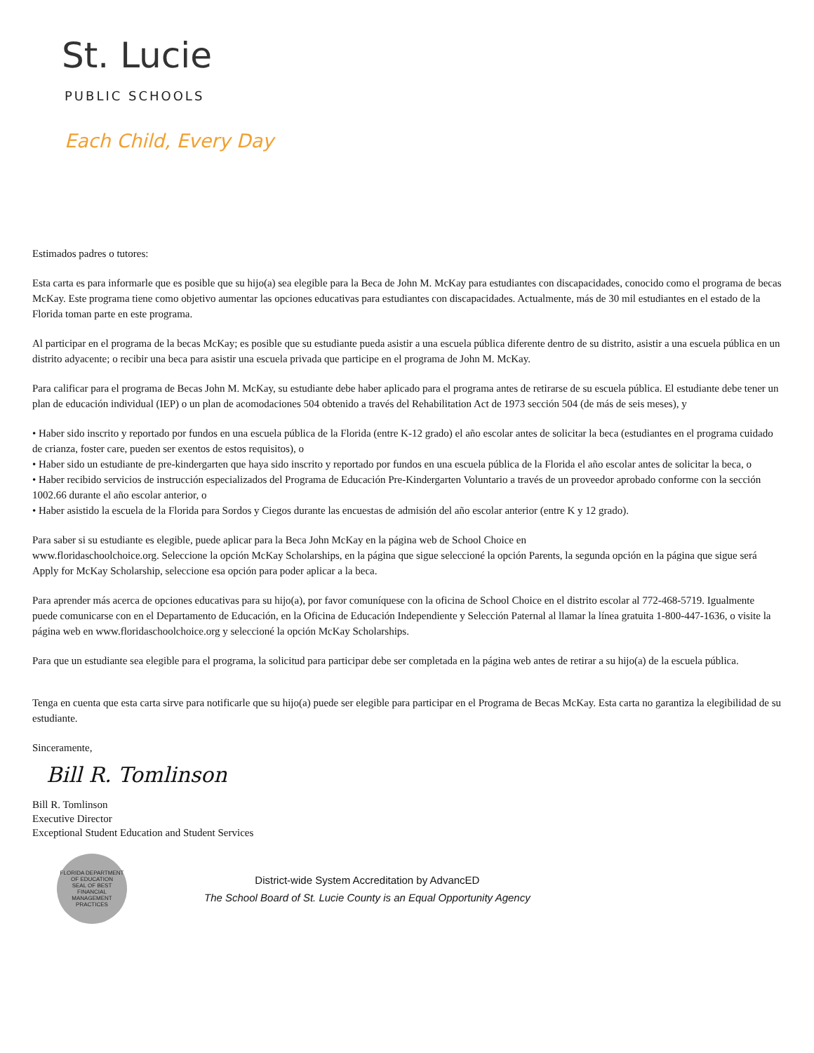St. Lucie
PUBLIC SCHOOLS
Each Child, Every Day
Estimados padres o tutores:
Esta carta es para informarle que es posible que su hijo(a) sea elegible para la Beca de John M. McKay para estudiantes con discapacidades, conocido como el programa de becas McKay. Este programa tiene como objetivo aumentar las opciones educativas para estudiantes con discapacidades. Actualmente, más de 30 mil estudiantes en el estado de la Florida toman parte en este programa.
Al participar en el programa de la becas McKay; es posible que su estudiante pueda asistir a una escuela pública diferente dentro de su distrito, asistir a una escuela pública en un distrito adyacente; o recibir una beca para asistir una escuela privada que participe en el programa de John M. McKay.
Para calificar para el programa de Becas John M. McKay, su estudiante debe haber aplicado para el programa antes de retirarse de su escuela pública. El estudiante debe tener un plan de educación individual (IEP) o un plan de acomodaciones 504 obtenido a través del Rehabilitation Act de 1973 sección 504 (de más de seis meses), y
• Haber sido inscrito y reportado por fundos en una escuela pública de la Florida (entre K-12 grado) el año escolar antes de solicitar la beca (estudiantes en el programa cuidado de crianza, foster care, pueden ser exentos de estos requisitos), o
• Haber sido un estudiante de pre-kindergarten que haya sido inscrito y reportado por fundos en una escuela pública de la Florida el año escolar antes de solicitar la beca, o
• Haber recibido servicios de instrucción especializados del Programa de Educación Pre-Kindergarten Voluntario a través de un proveedor aprobado conforme con la sección 1002.66 durante el año escolar anterior, o
• Haber asistido la escuela de la Florida para Sordos y Ciegos durante las encuestas de admisión del año escolar anterior (entre K y 12 grado).
Para saber si su estudiante es elegible, puede aplicar para la Beca John McKay en la página web de School Choice en
www.floridaschoolchoice.org. Seleccione la opción McKay Scholarships, en la página que sigue seleccioné la opción Parents, la segunda opción en la página que sigue será Apply for McKay Scholarship, seleccione esa opción para poder aplicar a la beca.
Para aprender más acerca de opciones educativas para su hijo(a), por favor comuníquese con la oficina de School Choice en el distrito escolar al 772-468-5719. Igualmente puede comunicarse con en el Departamento de Educación, en la Oficina de Educación Independiente y Selección Paternal al llamar la línea gratuita 1-800-447-1636, o visite la página web en www.floridaschoolchoice.org y seleccioné la opción McKay Scholarships.
Para que un estudiante sea elegible para el programa, la solicitud para participar debe ser completada en la página web antes de retirar a su hijo(a) de la escuela pública.
Tenga en cuenta que esta carta sirve para notificarle que su hijo(a) puede ser elegible para participar en el Programa de Becas McKay. Esta carta no garantiza la elegibilidad de su estudiante.
Sinceramente,
Bill R. Tomlinson
Bill R. Tomlinson
Executive Director
Exceptional Student Education and Student Services
FLORIDA DEPARTMENT OF EDUCATION
SEAL OF BEST FINANCIAL MANAGEMENT PRACTICES
District-wide System Accreditation by AdvancED
The School Board of St. Lucie County is an Equal Opportunity Agency